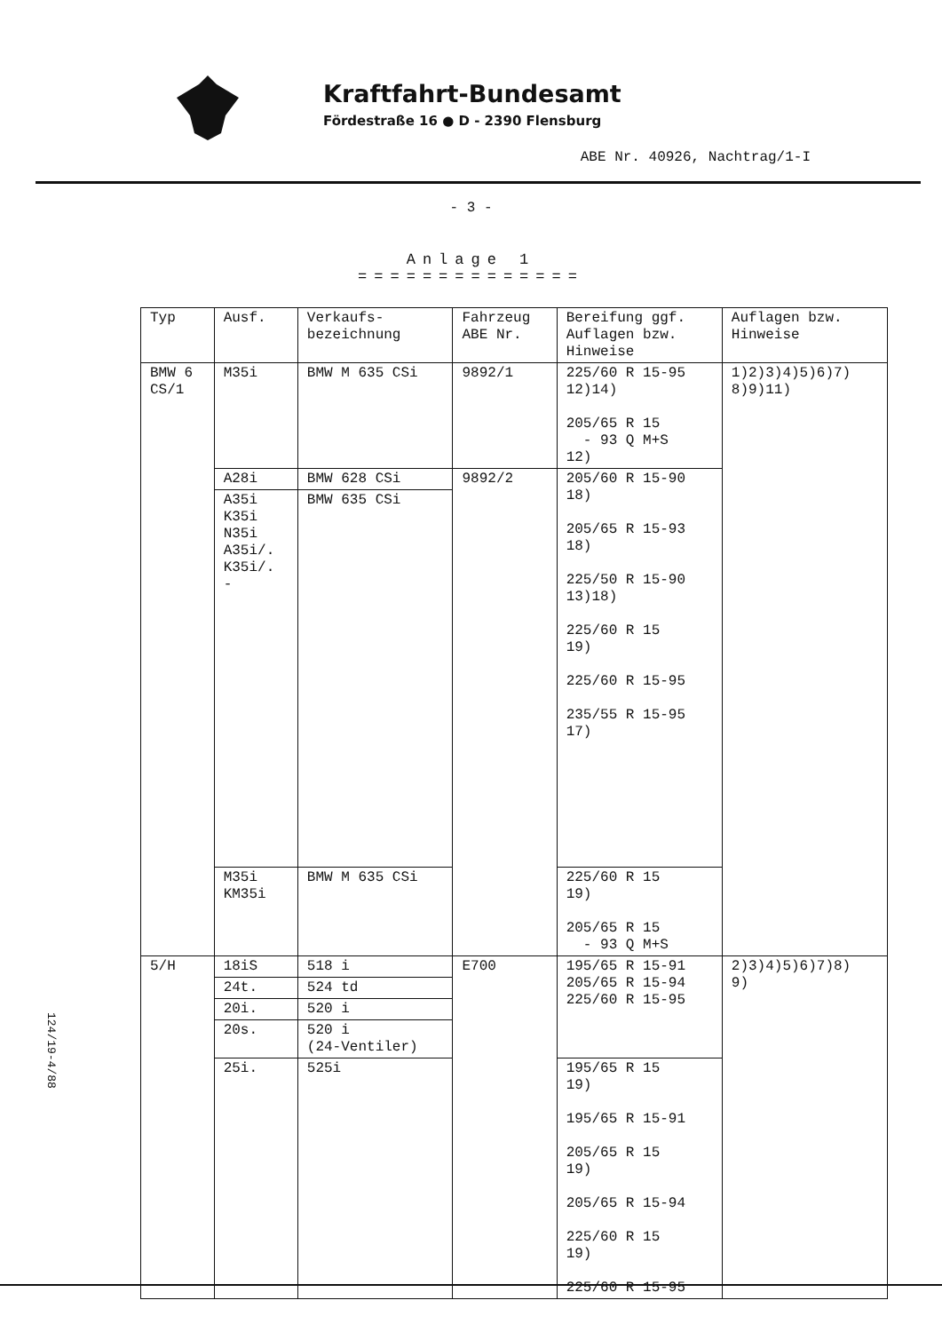Kraftfahrt-Bundesamt
Fördestraße 16 ● D - 2390 Flensburg
ABE Nr. 40926, Nachtrag/1-I
- 3 -
Anlage 1
==============
| Typ | Ausf. | Verkaufs- bezeichnung | Fahrzeug ABE Nr. | Bereifung ggf. Auflagen bzw. Hinweise | Auflagen bzw. Hinweise |
| --- | --- | --- | --- | --- | --- |
| BMW 6 CS/1 | M35i | BMW M 635 CSi | 9892/1 | 225/60 R 15-95 12)14) 205/65 R 15 - 93 Q M+S 12) | 1)2)3)4)5)6)7) 8)9)11) |
| | A28i | BMW 628 CSi | 9892/2 | 205/60 R 15-90 18) 205/65 R 15-93 18) 225/50 R 15-90 13)18) 225/60 R 15 19) 225/60 R 15-95 235/55 R 15-95 17) | |
| | A35i K35i N35i A35i/. K35i/. - | BMW 635 CSi | | | |
| | M35i KM35i | BMW M 635 CSi | | 225/60 R 15 19) 205/65 R 15 - 93 Q M+S | |
| 5/H | 18iS | 518 i | E700 | 195/65 R 15-91 205/65 R 15-94 225/60 R 15-95 | 2)3)4)5)6)7)8) 9) |
| | 24t. | 524 td | | | |
| | 20i. | 520 i | | | |
| | 20s. | 520 i (24-Ventiler) | | | |
| | 25i. | 525i | | 195/65 R 15 19) 195/65 R 15-91 205/65 R 15 19) 205/65 R 15-94 225/60 R 15 19) 225/60 R 15-95 | |
124/19-4/88